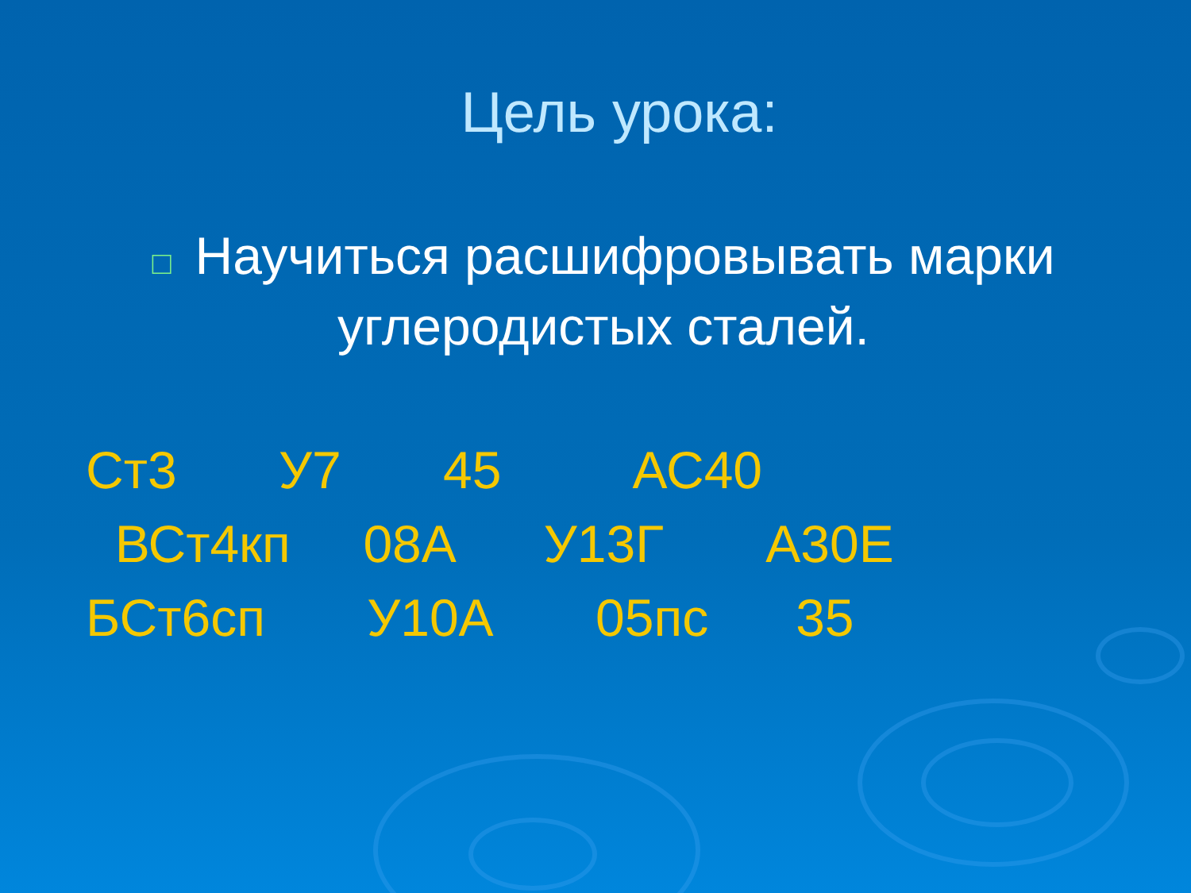Цель урока:
□ Научиться расшифровывать марки углеродистых сталей.
Ст3 У7 45 АС40 ВСт4кп 08А У13Г А30Е БСт6сп У10А 05пс 35